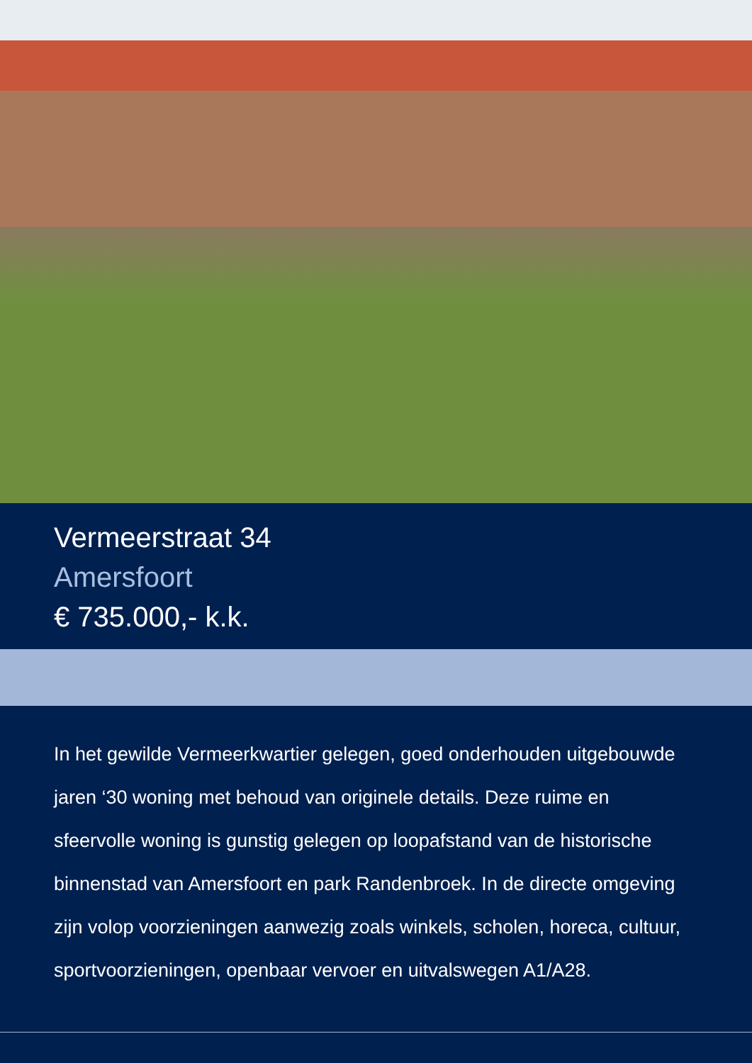Vermeerstraat 34
Amersfoort
€ 735.000,- k.k.
In het gewilde Vermeerkwartier gelegen, goed onderhouden uitgebouwde jaren ‘30 woning met behoud van originele details. Deze ruime en sfeervolle woning is gunstig gelegen op loopafstand van de historische binnenstad van Amersfoort en park Randenbroek. In de directe omgeving zijn volop voorzie­ningen aanwezig zoals winkels, scholen, horeca, cultuur, sportvoorzieningen, openbaar vervoer en uitvalswegen A1/A28.